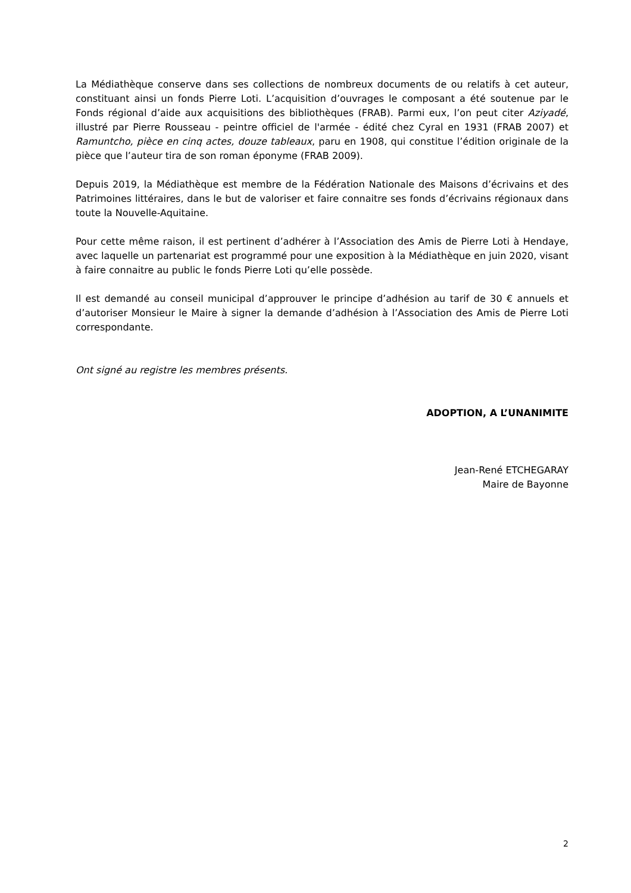La Médiathèque conserve dans ses collections de nombreux documents de ou relatifs à cet auteur, constituant ainsi un fonds Pierre Loti. L’acquisition d’ouvrages le composant a été soutenue par le Fonds régional d’aide aux acquisitions des bibliothèques (FRAB). Parmi eux, l’on peut citer Aziyadé, illustré par Pierre Rousseau - peintre officiel de l'armée - édité chez Cyral en 1931 (FRAB 2007) et Ramuntcho, pièce en cinq actes, douze tableaux, paru en 1908, qui constitue l’édition originale de la pièce que l’auteur tira de son roman éponyme (FRAB 2009).
Depuis 2019, la Médiathèque est membre de la Fédération Nationale des Maisons d’écrivains et des Patrimoines littéraires, dans le but de valoriser et faire connaitre ses fonds d’écrivains régionaux dans toute la Nouvelle-Aquitaine.
Pour cette même raison, il est pertinent d’adhérer à l’Association des Amis de Pierre Loti à Hendaye, avec laquelle un partenariat est programmé pour une exposition à la Médiathèque en juin 2020, visant à faire connaitre au public le fonds Pierre Loti qu’elle possède.
Il est demandé au conseil municipal d’approuver le principe d’adhésion au tarif de 30 € annuels et d’autoriser Monsieur le Maire à signer la demande d’adhésion à l’Association des Amis de Pierre Loti correspondante.
Ont signé au registre les membres présents.
ADOPTION, A L’UNANIMITE
Jean-René ETCHEGARAY
Maire de Bayonne
2